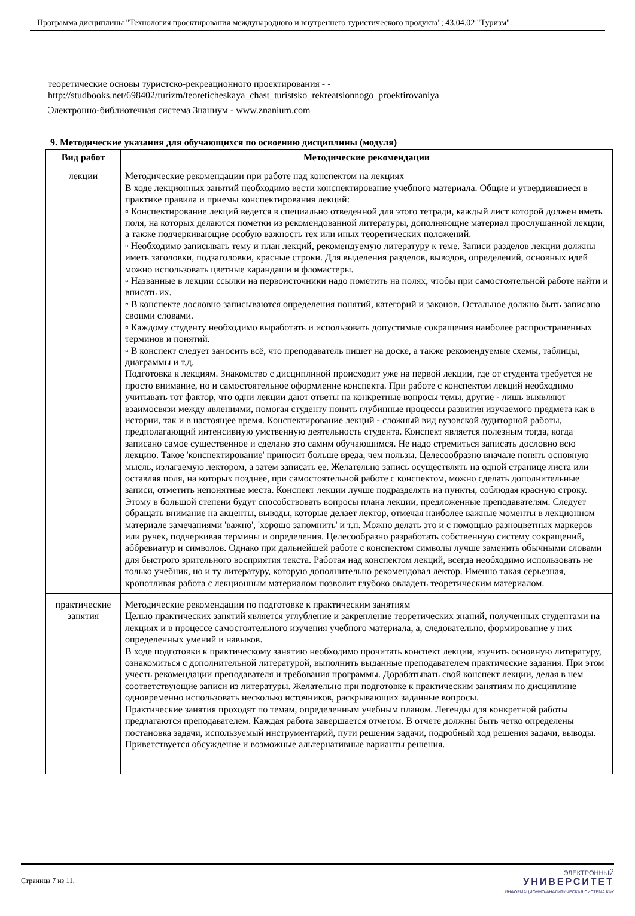Программа дисциплины "Технология проектирования международного и внутреннего туристического продукта"; 43.04.02 "Туризм".
теоретические основы туристско-рекреационного проектирования - -
http://studbooks.net/698402/turizm/teoreticheskaya_chast_turistsko_rekreatsionnogo_proektirovaniya
Электронно-библиотечная система Знаниум - www.znanium.com
9. Методические указания для обучающихся по освоению дисциплины (модуля)
| Вид работ | Методические рекомендации |
| --- | --- |
| лекции | Методические рекомендации при работе над конспектом на лекциях В ходе лекционных занятий необходимо вести конспектирование учебного материала. Общие и утвердившиеся в практике правила и приемы конспектирования лекций: ▫ Конспектирование лекций ведется в специально отведенной для этого тетради, каждый лист которой должен иметь поля, на которых делаются пометки из рекомендованной литературы, дополняющие материал прослушанной лекции, а также подчеркивающие особую важность тех или иных теоретических положений. ▫ Необходимо записывать тему и план лекций, рекомендуемую литературу к теме. Записи разделов лекции должны иметь заголовки, подзаголовки, красные строки. Для выделения разделов, выводов, определений, основных идей можно использовать цветные карандаши и фломастеры. ▫ Названные в лекции ссылки на первоисточники надо пометить на полях, чтобы при самостоятельной работе найти и вписать их. ▫ В конспекте дословно записываются определения понятий, категорий и законов. Остальное должно быть записано своими словами. ▫ Каждому студенту необходимо выработать и использовать допустимые сокращения наиболее распространенных терминов и понятий. ▫ В конспект следует заносить всё, что преподаватель пишет на доске, а также рекомендуемые схемы, таблицы, диаграммы и т.д. Подготовка к лекциям. Знакомство с дисциплиной происходит уже на первой лекции, где от студента требуется не просто внимание, но и самостоятельное оформление конспекта. При работе с конспектом лекций необходимо учитывать тот фактор, что одни лекции дают ответы на конкретные вопросы темы, другие - лишь выявляют взаимосвязи между явлениями, помогая студенту понять глубинные процессы развития изучаемого предмета как в истории, так и в настоящее время. Конспектирование лекций - сложный вид вузовской аудиторной работы, предполагающий интенсивную умственную деятельность студента. Конспект является полезным тогда, когда записано самое существенное и сделано это самим обучающимся. Не надо стремиться записать дословно всю лекцию. Такое 'конспектирование' приносит больше вреда, чем пользы. Целесообразно вначале понять основную мысль, излагаемую лектором, а затем записать ее. Желательно запись осуществлять на одной странице листа или оставляя поля, на которых позднее, при самостоятельной работе с конспектом, можно сделать дополнительные записи, отметить непонятные места. Конспект лекции лучше подразделять на пункты, соблюдая красную строку. Этому в большой степени будут способствовать вопросы плана лекции, предложенные преподавателям. Следует обращать внимание на акценты, выводы, которые делает лектор, отмечая наиболее важные моменты в лекционном материале замечаниями 'важно', 'хорошо запомнить' и т.п. Можно делать это и с помощью разноцветных маркеров или ручек, подчеркивая термины и определения. Целесообразно разработать собственную систему сокращений, аббревиатур и символов. Однако при дальнейшей работе с конспектом символы лучше заменить обычными словами для быстрого зрительного восприятия текста. Работая над конспектом лекций, всегда необходимо использовать не только учебник, но и ту литературу, которую дополнительно рекомендовал лектор. Именно такая серьезная, кропотливая работа с лекционным материалом позволит глубоко овладеть теоретическим материалом. |
| практические занятия | Методические рекомендации по подготовке к практическим занятиям Целью практических занятий является углубление и закрепление теоретических знаний, полученных студентами на лекциях и в процессе самостоятельного изучения учебного материала, а, следовательно, формирование у них определенных умений и навыков. В ходе подготовки к практическому занятию необходимо прочитать конспект лекции, изучить основную литературу, ознакомиться с дополнительной литературой, выполнить выданные преподавателем практические задания. При этом учесть рекомендации преподавателя и требования программы. Дорабатывать свой конспект лекции, делая в нем соответствующие записи из литературы. Желательно при подготовке к практическим занятиям по дисциплине одновременно использовать несколько источников, раскрывающих заданные вопросы. Практические занятия проходят по темам, определенным учебным планом. Легенды для конкретной работы предлагаются преподавателем. Каждая работа завершается отчетом. В отчете должны быть четко определены постановка задачи, используемый инструментарий, пути решения задачи, подробный ход решения задачи, выводы. Приветствуется обсуждение и возможные альтернативные варианты решения. |
Страница 7 из 11.
ЭЛЕКТРОННЫЙ
УНИВЕРСИТЕТ
ИНФОРМАЦИОННО-АНАЛИТИЧЕСКАЯ СИСТЕМА КФУ